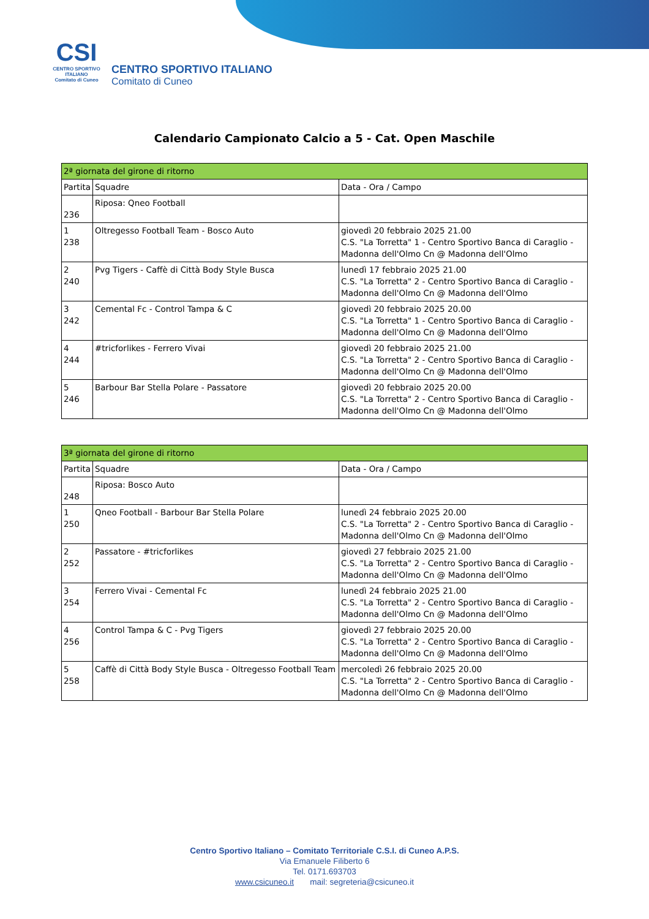CSI
CENTRO SPORTIVO ITALIANO
Comitato di Cuneo
CENTRO SPORTIVO ITALIANO
Comitato di Cuneo
Calendario Campionato Calcio a 5 - Cat. Open Maschile
| 2ª giornata del girone di ritorno | | |
| Partita | Squadre | Data - Ora / Campo |
| 236 | Riposa: Qneo Football | |
| 1 238 | Oltregesso Football Team - Bosco Auto | giovedì 20 febbraio 2025 21.00 C.S. "La Torretta" 1 - Centro Sportivo Banca di Caraglio - Madonna dell'Olmo Cn @ Madonna dell'Olmo |
| 2 240 | Pvg Tigers - Caffè di Città Body Style Busca | lunedì 17 febbraio 2025 21.00 C.S. "La Torretta" 2 - Centro Sportivo Banca di Caraglio - Madonna dell'Olmo Cn @ Madonna dell'Olmo |
| 3 242 | Cemental Fc - Control Tampa & C | giovedì 20 febbraio 2025 20.00 C.S. "La Torretta" 1 - Centro Sportivo Banca di Caraglio - Madonna dell'Olmo Cn @ Madonna dell'Olmo |
| 4 244 | #tricforlikes - Ferrero Vivai | giovedì 20 febbraio 2025 21.00 C.S. "La Torretta" 2 - Centro Sportivo Banca di Caraglio - Madonna dell'Olmo Cn @ Madonna dell'Olmo |
| 5 246 | Barbour Bar Stella Polare - Passatore | giovedì 20 febbraio 2025 20.00 C.S. "La Torretta" 2 - Centro Sportivo Banca di Caraglio - Madonna dell'Olmo Cn @ Madonna dell'Olmo |
| 3ª giornata del girone di ritorno | | |
| Partita | Squadre | Data - Ora / Campo |
| 248 | Riposa: Bosco Auto | |
| 1 250 | Qneo Football - Barbour Bar Stella Polare | lunedì 24 febbraio 2025 20.00 C.S. "La Torretta" 2 - Centro Sportivo Banca di Caraglio - Madonna dell'Olmo Cn @ Madonna dell'Olmo |
| 2 252 | Passatore - #tricforlikes | giovedì 27 febbraio 2025 21.00 C.S. "La Torretta" 2 - Centro Sportivo Banca di Caraglio - Madonna dell'Olmo Cn @ Madonna dell'Olmo |
| 3 254 | Ferrero Vivai - Cemental Fc | lunedì 24 febbraio 2025 21.00 C.S. "La Torretta" 2 - Centro Sportivo Banca di Caraglio - Madonna dell'Olmo Cn @ Madonna dell'Olmo |
| 4 256 | Control Tampa & C - Pvg Tigers | giovedì 27 febbraio 2025 20.00 C.S. "La Torretta" 2 - Centro Sportivo Banca di Caraglio - Madonna dell'Olmo Cn @ Madonna dell'Olmo |
| 5 258 | Caffè di Città Body Style Busca - Oltregesso Football Team | mercoledì 26 febbraio 2025 20.00 C.S. "La Torretta" 2 - Centro Sportivo Banca di Caraglio - Madonna dell'Olmo Cn @ Madonna dell'Olmo |
Centro Sportivo Italiano – Comitato Territoriale C.S.I. di Cuneo A.P.S.
Via Emanuele Filiberto 6
Tel. 0171.693703
www.csicuneo.it mail: segreteria@csicuneo.it